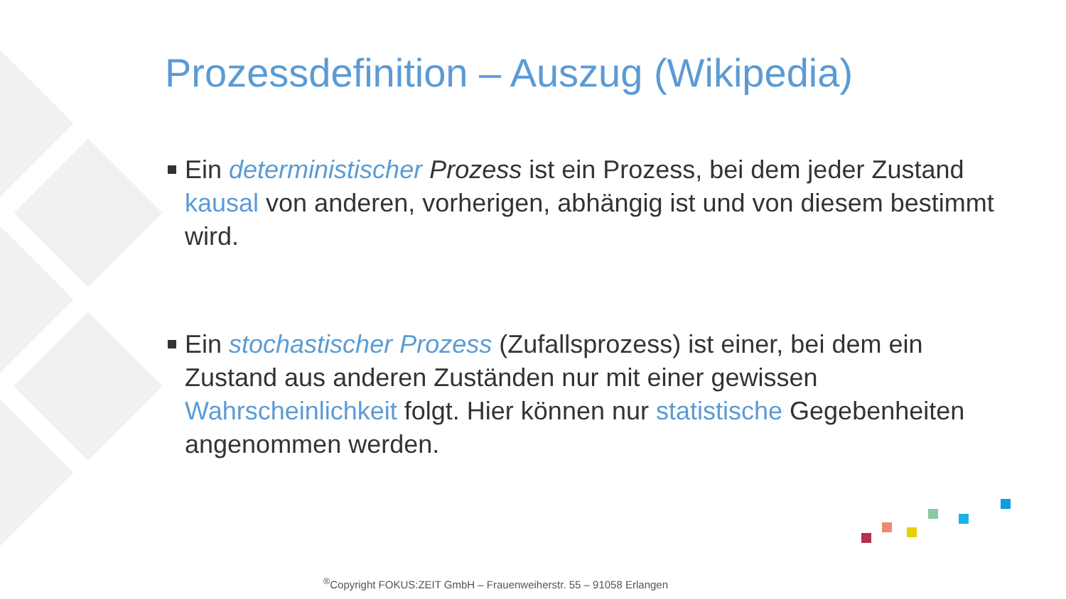Prozessdefinition – Auszug (Wikipedia)
Ein deterministischer Prozess ist ein Prozess, bei dem jeder Zustand kausal von anderen, vorherigen, abhängig ist und von diesem bestimmt wird.
Ein stochastischer Prozess (Zufallsprozess) ist einer, bei dem ein Zustand aus anderen Zuständen nur mit einer gewissen Wahrscheinlichkeit folgt. Hier können nur statistische Gegebenheiten angenommen werden.
<sup>®</sup>Copyright FOKUS:ZEIT GmbH – Frauenweiherstr. 55 – 91058 Erlangen